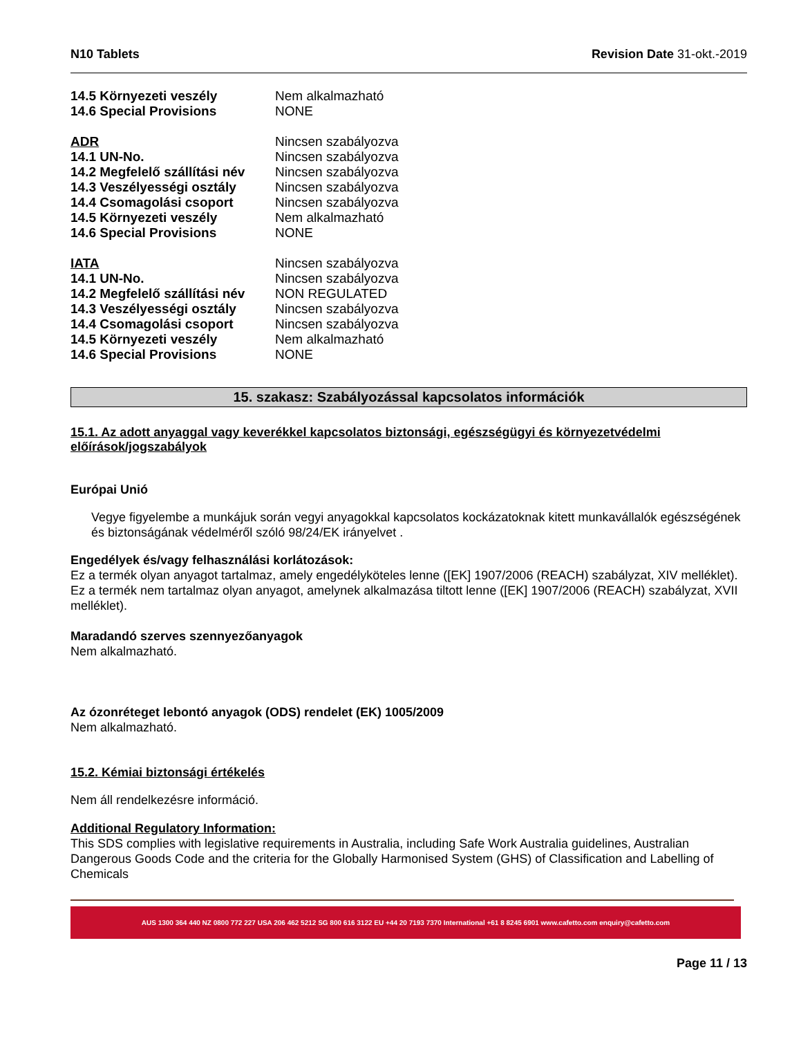N10 Tablets Revision Date 31-okt.-2019
| 14.5 Környezeti veszély | Nem alkalmazható |
| 14.6 Special Provisions | NONE |
| ADR | Nincsen szabályozva |
| 14.1 UN-No. | Nincsen szabályozva |
| 14.2 Megfelelő szállítási név | Nincsen szabályozva |
| 14.3 Veszélyességi osztály | Nincsen szabályozva |
| 14.4 Csomagolási csoport | Nincsen szabályozva |
| 14.5 Környezeti veszély | Nem alkalmazható |
| 14.6 Special Provisions | NONE |
| IATA | Nincsen szabályozva |
| 14.1 UN-No. | Nincsen szabályozva |
| 14.2 Megfelelő szállítási név | NON REGULATED |
| 14.3 Veszélyességi osztály | Nincsen szabályozva |
| 14.4 Csomagolási csoport | Nincsen szabályozva |
| 14.5 Környezeti veszély | Nem alkalmazható |
| 14.6 Special Provisions | NONE |
15. szakasz: Szabályozással kapcsolatos információk
15.1. Az adott anyaggal vagy keverékkel kapcsolatos biztonsági, egészségügyi és környezetvédelmi előírások/jogszabályok
Európai Unió
Vegye figyelembe a munkájuk során vegyi anyagokkal kapcsolatos kockázatoknak kitett munkavállalók egészségének és biztonságának védelméről szóló 98/24/EK irányelvet .
Engedélyek és/vagy felhasználási korlátozások:
Ez a termék olyan anyagot tartalmaz, amely engedélyköteles lenne ([EK] 1907/2006 (REACH) szabályzat, XIV melléklet). Ez a termék nem tartalmaz olyan anyagot, amelynek alkalmazása tiltott lenne ([EK] 1907/2006 (REACH) szabályzat, XVII melléklet).
Maradandó szerves szennyezőanyagok
Nem alkalmazható.
Az ózonréteget lebontó anyagok (ODS) rendelet (EK) 1005/2009
Nem alkalmazható.
15.2. Kémiai biztonsági értékelés
Nem áll rendelkezésre információ.
Additional Regulatory Information:
This SDS complies with legislative requirements in Australia, including Safe Work Australia guidelines, Australian Dangerous Goods Code and the criteria for the Globally Harmonised System (GHS) of Classification and Labelling of Chemicals
AUS 1300 364 440 NZ 0800 772 227 USA 206 462 5212 SG 800 616 3122 EU +44 20 7193 7370 International +61 8 8245 6901 www.cafetto.com enquiry@cafetto.com
Page 11 / 13